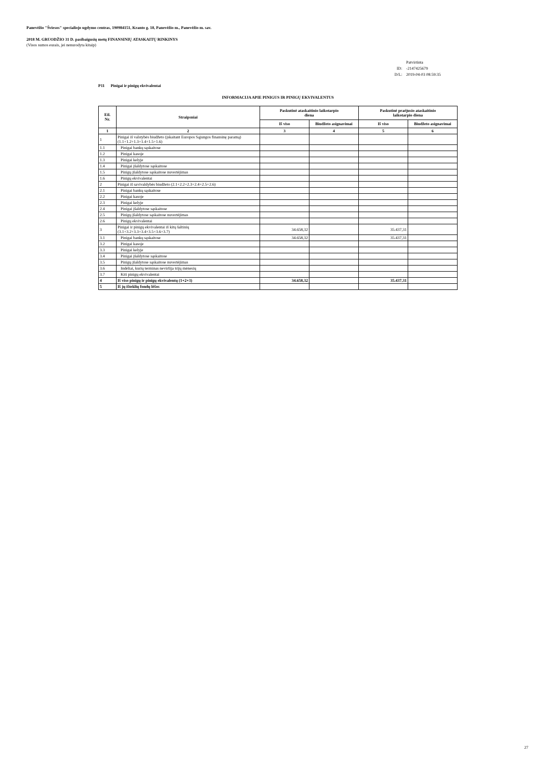Panevėžio "Šviesos" specialiojo ugdymo centras, 190984151, Kranto g. 18, Panevėžio m., Panevėžio m. sav.
2018 M. GRUODŽIO 31 D. pasibaigusių metų FINANSINIŲ ATASKAITŲ RINKINYS
(Visos sumos eurais, jei nenurodyta kitaip)
| | Patvirtinta |
| ID: | -2147425679 |
| D/L: | 2019-04-03 08:59:35 |
P11 Pinigai ir pinigų ekvivalentai
INFORMACIJA APIE PINIGUS IR PINIGŲ EKVIVALENTUS
| Eil. Nr. | Straipsniai | Paskutinė ataskaitinio laikotarpio diena | | Paskutinė praėjusio ataskaitinio laikotarpio diena | |
| --- | --- | --- | --- | --- | --- |
| | | Iš viso | Biudžeto asignavimai | Iš viso | Biudžeto asignavimai |
| 1 | 2 | 3 | 4 | 5 | 6 |
| 1 | Pinigai iš valstybės biudžeto (įskaitant Europos Sąjungos finansinę paramą) (1.1+1.2+1.3+1.4+1.5+1.6) | | | | |
| 1.1 | Pinigai bankų sąskaitose | | | | |
| 1.2 | Pinigai kasoje | | | | |
| 1.3 | Pinigai kelyje | | | | |
| 1.4 | Pinigai įšaldytose sąskaitose | | | | |
| 1.5 | Pinigų įšaldytose sąskaitose nuvertėjimas | | | | |
| 1.6 | Pinigų ekvivalentai | | | | |
| 2 | Pinigai iš savivaldybės biudžeto (2.1+2.2+2.3+2.4+2.5+2.6) | | | | |
| 2.1 | Pinigai bankų sąskaitose | | | | |
| 2.2 | Pinigai kasoje | | | | |
| 2.3 | Pinigai kelyje | | | | |
| 2.4 | Pinigai įšaldytose sąskaitose | | | | |
| 2.5 | Pinigų įšaldytose sąskaitose nuvertėjimas | | | | |
| 2.6 | Pinigų ekvivalentai | | | | |
| 3 | Pinigai ir pinigų ekvivalentai iš kitų šaltinių (3.1+3.2+3.3+3.4+3.5+3.6+3.7) | 34.658,32 | | 35.437,31 | |
| 3.1 | Pinigai bankų sąskaitose | 34.658,32 | | 35.437,31 | |
| 3.2 | Pinigai kasoje | | | | |
| 3.3 | Pinigai kelyje | | | | |
| 3.4 | Pinigai įšaldytose sąskaitose | | | | |
| 3.5 | Pinigų įšaldytose sąskaitose nuvertėjimas | | | | |
| 3.6 | Indėliai, kurių terminas neviršija trijų mėnesių | | | | |
| 3.7 | Kiti pinigų ekvivalentai | | | | |
| 4 | Iš viso pinigų ir pinigų ekvivalentų (1+2+3) | 34.658,32 | | 35.437,31 | |
| 5 | Iš jų išteklių fondų lėšos | | | | |
27